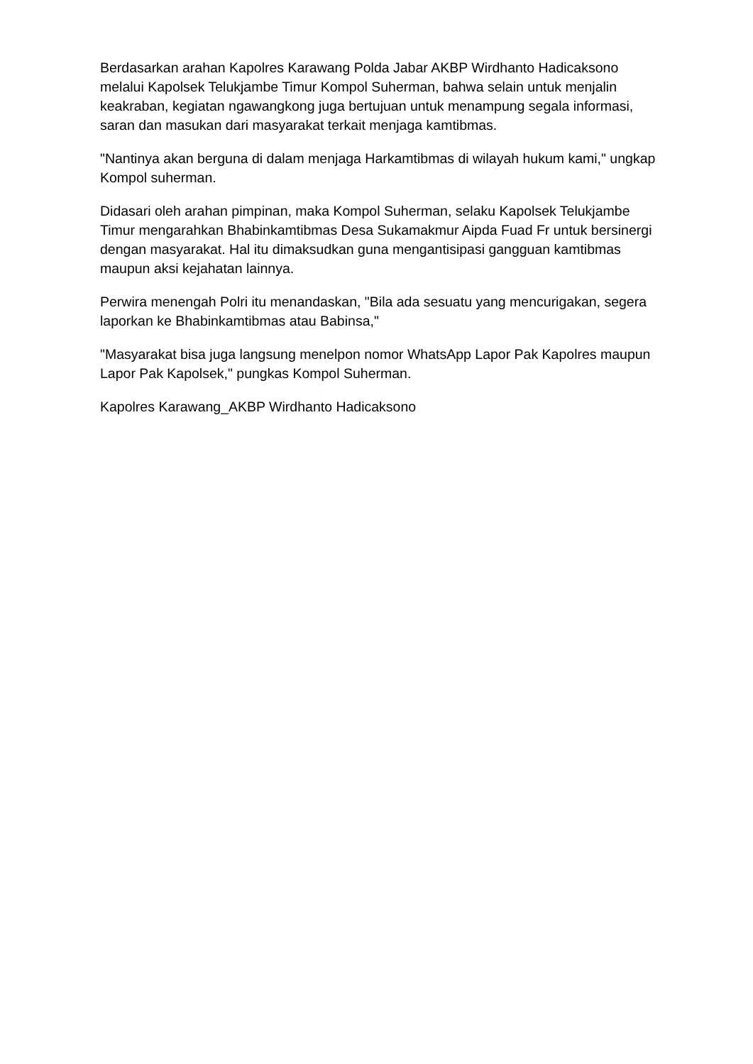Berdasarkan arahan Kapolres Karawang Polda Jabar AKBP Wirdhanto Hadicaksono melalui Kapolsek Telukjambe Timur Kompol Suherman, bahwa selain untuk menjalin keakraban, kegiatan ngawangkong juga bertujuan untuk menampung segala informasi, saran dan masukan dari masyarakat terkait menjaga kamtibmas.
"Nantinya akan berguna di dalam menjaga Harkamtibmas di wilayah hukum kami," ungkap Kompol suherman.
Didasari oleh arahan pimpinan, maka Kompol Suherman, selaku Kapolsek Telukjambe Timur mengarahkan Bhabinkamtibmas Desa Sukamakmur Aipda Fuad Fr untuk bersinergi dengan masyarakat. Hal itu dimaksudkan guna mengantisipasi gangguan kamtibmas maupun aksi kejahatan lainnya.
Perwira menengah Polri itu menandaskan, "Bila ada sesuatu yang mencurigakan, segera laporkan ke Bhabinkamtibmas atau Babinsa,"
"Masyarakat bisa juga langsung menelpon nomor WhatsApp Lapor Pak Kapolres maupun Lapor Pak Kapolsek," pungkas Kompol Suherman.
Kapolres Karawang_AKBP Wirdhanto Hadicaksono